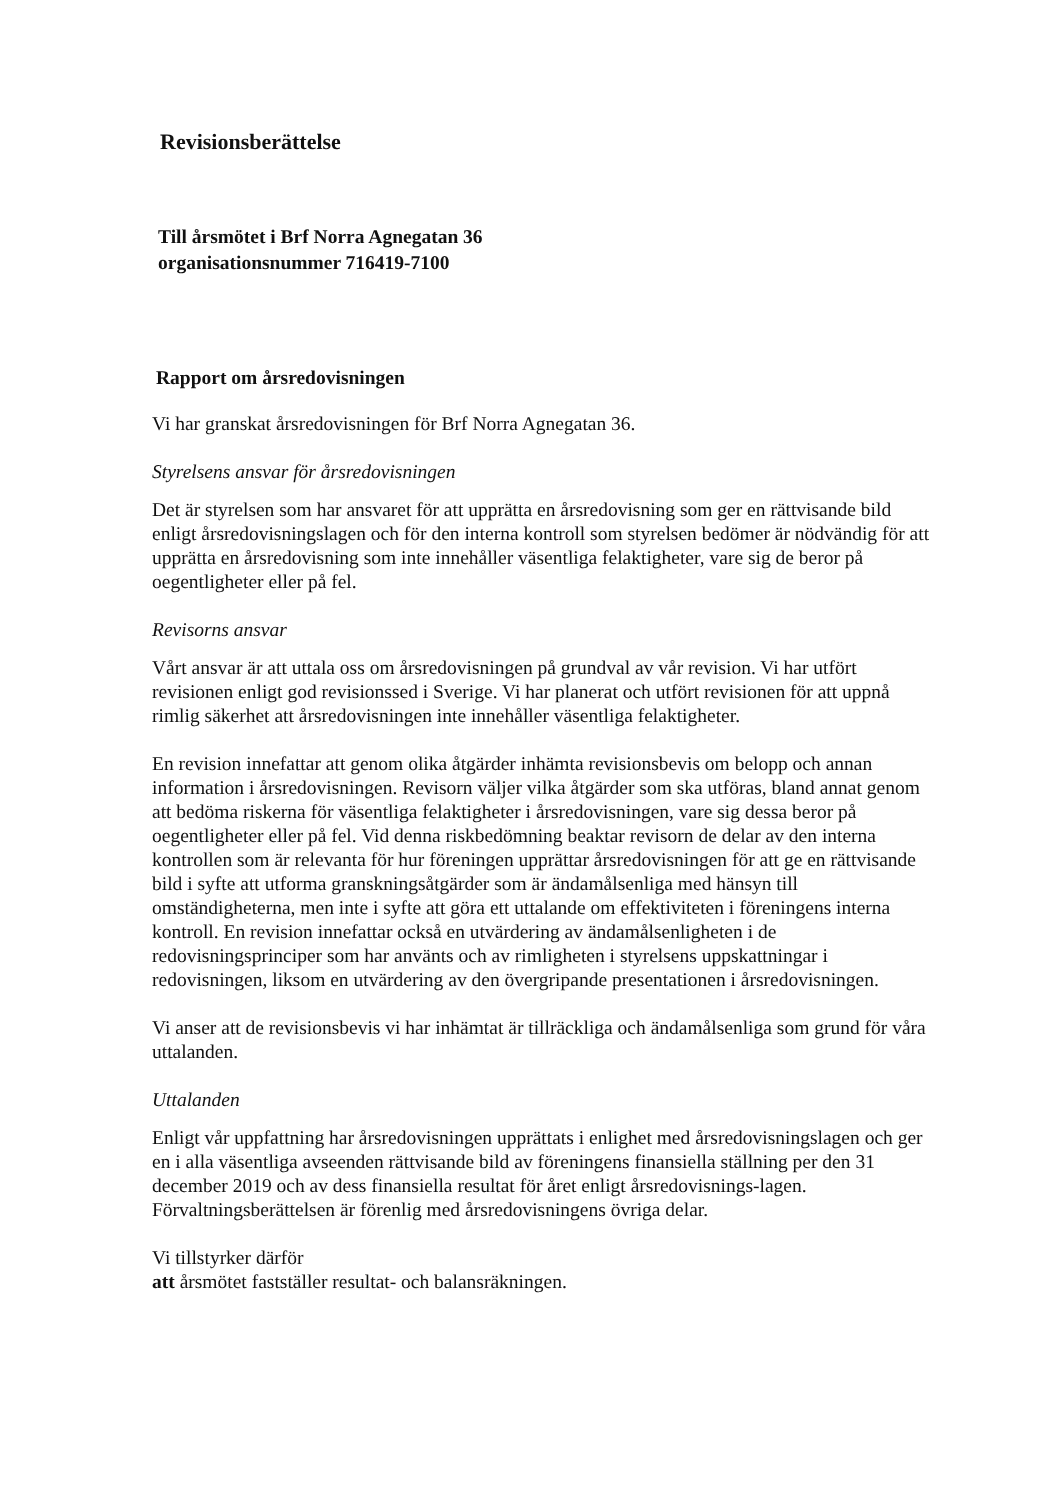Revisionsberättelse
Till årsmötet i Brf Norra Agnegatan 36
organisationsnummer 716419-7100
Rapport om årsredovisningen
Vi har granskat årsredovisningen för Brf Norra Agnegatan 36.
Styrelsens ansvar för årsredovisningen
Det är styrelsen som har ansvaret för att upprätta en årsredovisning som ger en rättvisande bild enligt årsredovisningslagen och för den interna kontroll som styrelsen bedömer är nödvändig för att upprätta en årsredovisning som inte innehåller väsentliga felaktigheter, vare sig de beror på oegentligheter eller på fel.
Revisorns ansvar
Vårt ansvar är att uttala oss om årsredovisningen på grundval av vår revision. Vi har utfört revisionen enligt god revisionssed i Sverige. Vi har planerat och utfört revisionen för att uppnå rimlig säkerhet att årsredovisningen inte innehåller väsentliga felaktigheter.
En revision innefattar att genom olika åtgärder inhämta revisionsbevis om belopp och annan information i årsredovisningen. Revisorn väljer vilka åtgärder som ska utföras, bland annat genom att bedöma riskerna för väsentliga felaktigheter i årsredovisningen, vare sig dessa beror på oegentligheter eller på fel. Vid denna riskbedömning beaktar revisorn de delar av den interna kontrollen som är relevanta för hur föreningen upprättar årsredovisningen för att ge en rättvisande bild i syfte att utforma granskningsåtgärder som är ändamålsenliga med hänsyn till omständigheterna, men inte i syfte att göra ett uttalande om effektiviteten i föreningens interna kontroll. En revision innefattar också en utvärdering av ändamålsenligheten i de redovisningsprinciper som har använts och av rimligheten i styrelsens uppskattningar i redovisningen, liksom en utvärdering av den övergripande presentationen i årsredovisningen.
Vi anser att de revisionsbevis vi har inhämtat är tillräckliga och ändamålsenliga som grund för våra uttalanden.
Uttalanden
Enligt vår uppfattning har årsredovisningen upprättats i enlighet med årsredovisningslagen och ger en i alla väsentliga avseenden rättvisande bild av föreningens finansiella ställning per den 31 december 2019 och av dess finansiella resultat för året enligt årsredovisnings-lagen. Förvaltningsberättelsen är förenlig med årsredovisningens övriga delar.
Vi tillstyrker därför
att årsmötet fastställer resultat- och balansräkningen.